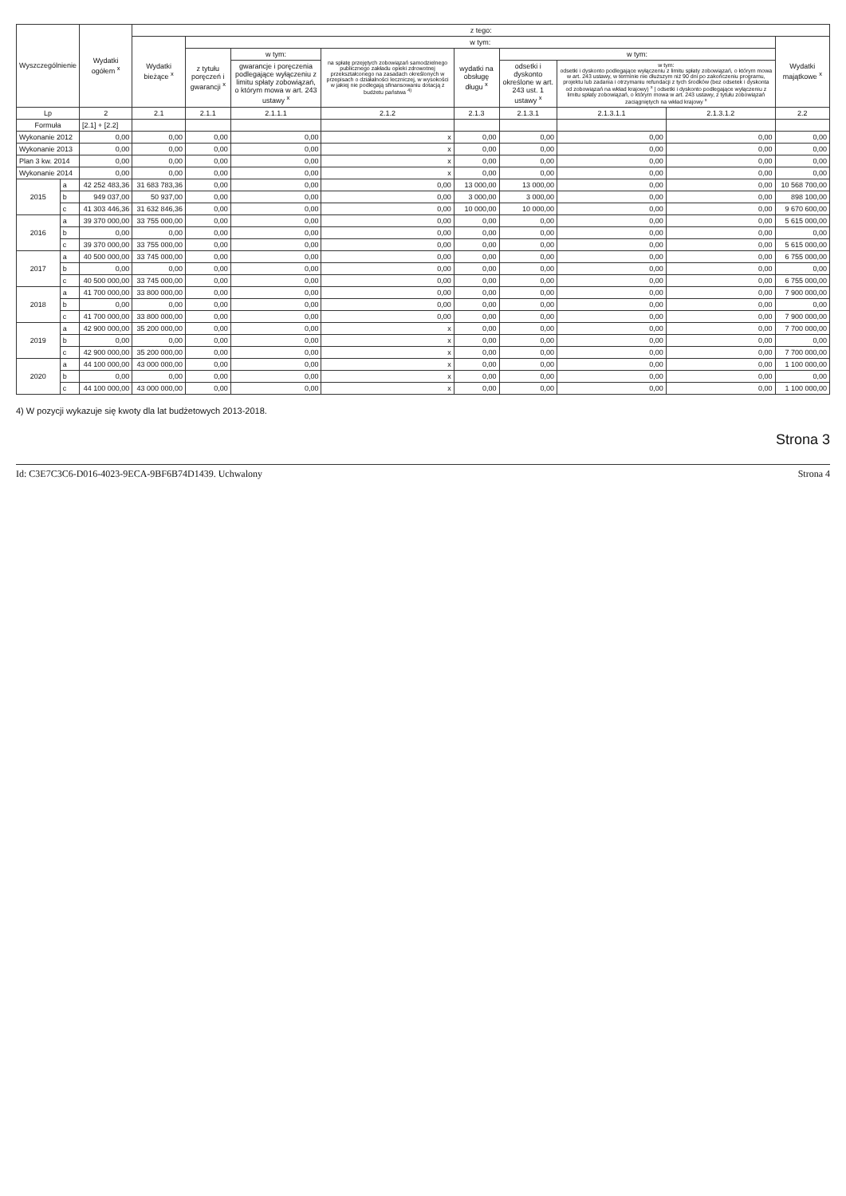| Wyszczególnienie | | Wydatki ogółem <sup>x</sup> | z tego: | | | | | | | | |
| --- | --- | --- | --- | --- | --- | --- | --- | --- | --- | --- | --- |
| | | | Wydatki bieżące <sup>x</sup> | w tym: | | | | | | | Wydatki majątkowe <sup>x</sup> |
| | | | | z tytułu poręczeń i gwarancji <sup>x</sup> | w tym: | na spłatę przejętych zobowiązań samodzielnego publicznego zakładu opieki zdrowotnej przekształconego na zasadach określonych w przepisach o działalności leczniczej, w wysokości w jakiej nie podlegają sfinansowaniu dotacją z budżetu państwa <sup>4)</sup> | wydatki na obsługę długu <sup>x</sup> | w tym: | | | |
| | | | | | gwarancje i poręczenia podlegające wyłączeniu z limitu spłaty zobowiązań, o którym mowa w art. 243 ustawy <sup>x</sup> | | | odsetki i dyskonto określone w art. 243 ust. 1 ustawy <sup>x</sup> | w tym: odsetki i dyskonto podlegające wyłączeniu z limitu spłaty zobowiązań, o którym mowa w art. 243 ustawy, w terminie nie dłuższym niż 90 dni po zakończeniu programu, projektu lub zadania i otrzymaniu refundacji z tych środków (bez odsetek i dyskonta od zobowiązań na wkład krajowy) <sup>x</sup> / odsetki i dyskonto podlegające wyłączeniu z limitu spłaty zobowiązań, o którym mowa w art. 243 ustawy, z tytułu zobowiązań zaciągniętych na wkład krajowy <sup>x</sup> | | |
| Lp | | 2 | 2.1 | 2.1.1 | 2.1.1.1 | 2.1.2 | 2.1.3 | 2.1.3.1 | 2.1.3.1.1 | 2.1.3.1.2 | 2.2 |
| Formuła | | [2.1] + [2.2] | | | | | | | | | |
| Wykonanie 2012 | | 0,00 | 0,00 | 0,00 | 0,00 | x | 0,00 | 0,00 | 0,00 | 0,00 | 0,00 |
| Wykonanie 2013 | | 0,00 | 0,00 | 0,00 | 0,00 | x | 0,00 | 0,00 | 0,00 | 0,00 | 0,00 |
| Plan 3 kw. 2014 | | 0,00 | 0,00 | 0,00 | 0,00 | x | 0,00 | 0,00 | 0,00 | 0,00 | 0,00 |
| Wykonanie 2014 | | 0,00 | 0,00 | 0,00 | 0,00 | x | 0,00 | 0,00 | 0,00 | 0,00 | 0,00 |
| 2015 | a | 42 252 483,36 | 31 683 783,36 | 0,00 | 0,00 | 0,00 | 13 000,00 | 13 000,00 | 0,00 | 0,00 | 10 568 700,00 |
| | b | 949 037,00 | 50 937,00 | 0,00 | 0,00 | 0,00 | 3 000,00 | 3 000,00 | 0,00 | 0,00 | 898 100,00 |
| | c | 41 303 446,36 | 31 632 846,36 | 0,00 | 0,00 | 0,00 | 10 000,00 | 10 000,00 | 0,00 | 0,00 | 9 670 600,00 |
| 2016 | a | 39 370 000,00 | 33 755 000,00 | 0,00 | 0,00 | 0,00 | 0,00 | 0,00 | 0,00 | 0,00 | 5 615 000,00 |
| | b | 0,00 | 0,00 | 0,00 | 0,00 | 0,00 | 0,00 | 0,00 | 0,00 | 0,00 | 0,00 |
| | c | 39 370 000,00 | 33 755 000,00 | 0,00 | 0,00 | 0,00 | 0,00 | 0,00 | 0,00 | 0,00 | 5 615 000,00 |
| 2017 | a | 40 500 000,00 | 33 745 000,00 | 0,00 | 0,00 | 0,00 | 0,00 | 0,00 | 0,00 | 0,00 | 6 755 000,00 |
| | b | 0,00 | 0,00 | 0,00 | 0,00 | 0,00 | 0,00 | 0,00 | 0,00 | 0,00 | 0,00 |
| | c | 40 500 000,00 | 33 745 000,00 | 0,00 | 0,00 | 0,00 | 0,00 | 0,00 | 0,00 | 0,00 | 6 755 000,00 |
| 2018 | a | 41 700 000,00 | 33 800 000,00 | 0,00 | 0,00 | 0,00 | 0,00 | 0,00 | 0,00 | 0,00 | 7 900 000,00 |
| | b | 0,00 | 0,00 | 0,00 | 0,00 | 0,00 | 0,00 | 0,00 | 0,00 | 0,00 | 0,00 |
| | c | 41 700 000,00 | 33 800 000,00 | 0,00 | 0,00 | 0,00 | 0,00 | 0,00 | 0,00 | 0,00 | 7 900 000,00 |
| 2019 | a | 42 900 000,00 | 35 200 000,00 | 0,00 | 0,00 | x | 0,00 | 0,00 | 0,00 | 0,00 | 7 700 000,00 |
| | b | 0,00 | 0,00 | 0,00 | 0,00 | x | 0,00 | 0,00 | 0,00 | 0,00 | 0,00 |
| | c | 42 900 000,00 | 35 200 000,00 | 0,00 | 0,00 | x | 0,00 | 0,00 | 0,00 | 0,00 | 7 700 000,00 |
| 2020 | a | 44 100 000,00 | 43 000 000,00 | 0,00 | 0,00 | x | 0,00 | 0,00 | 0,00 | 0,00 | 1 100 000,00 |
| | b | 0,00 | 0,00 | 0,00 | 0,00 | x | 0,00 | 0,00 | 0,00 | 0,00 | 0,00 |
| | c | 44 100 000,00 | 43 000 000,00 | 0,00 | 0,00 | x | 0,00 | 0,00 | 0,00 | 0,00 | 1 100 000,00 |
4) W pozycji wykazuje się kwoty dla lat budżetowych 2013-2018.
Strona 3
Id: C3E7C3C6-D016-4023-9ECA-9BF6B74D1439. Uchwalony Strona 4